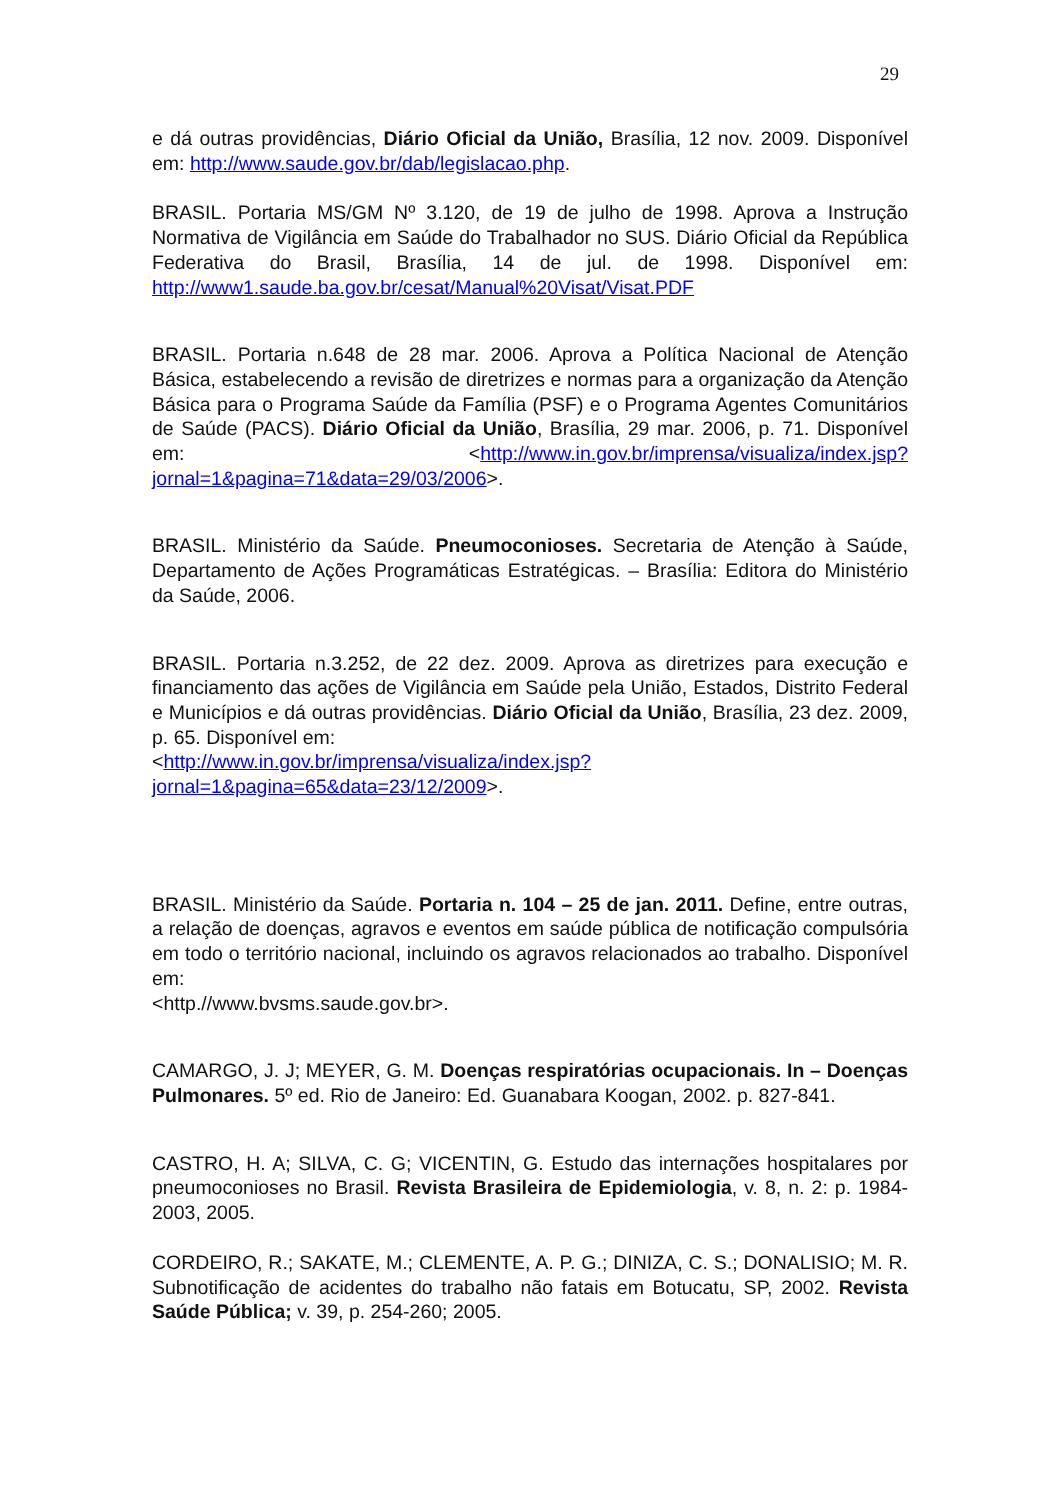29
e dá outras providências, Diário Oficial da União, Brasília, 12 nov. 2009. Disponível em: http://www.saude.gov.br/dab/legislacao.php.
BRASIL. Portaria MS/GM Nº 3.120, de 19 de julho de 1998. Aprova a Instrução Normativa de Vigilância em Saúde do Trabalhador no SUS. Diário Oficial da República Federativa do Brasil, Brasília, 14 de jul. de 1998. Disponível em: http://www1.saude.ba.gov.br/cesat/Manual%20Visat/Visat.PDF
BRASIL. Portaria n.648 de 28 mar. 2006. Aprova a Política Nacional de Atenção Básica, estabelecendo a revisão de diretrizes e normas para a organização da Atenção Básica para o Programa Saúde da Família (PSF) e o Programa Agentes Comunitários de Saúde (PACS). Diário Oficial da União, Brasília, 29 mar. 2006, p. 71. Disponível em: <http://www.in.gov.br/imprensa/visualiza/index.jsp?jornal=1&pagina=71&data=29/03/2006>.
BRASIL. Ministério da Saúde. Pneumoconioses. Secretaria de Atenção à Saúde, Departamento de Ações Programáticas Estratégicas. – Brasília: Editora do Ministério da Saúde, 2006.
BRASIL. Portaria n.3.252, de 22 dez. 2009. Aprova as diretrizes para execução e financiamento das ações de Vigilância em Saúde pela União, Estados, Distrito Federal e Municípios e dá outras providências. Diário Oficial da União, Brasília, 23 dez. 2009, p. 65. Disponível em:
<http://www.in.gov.br/imprensa/visualiza/index.jsp?jornal=1&pagina=65&data=23/12/2009>.
BRASIL. Ministério da Saúde. Portaria n. 104 – 25 de jan. 2011. Define, entre outras, a relação de doenças, agravos e eventos em saúde pública de notificação compulsória em todo o território nacional, incluindo os agravos relacionados ao trabalho. Disponível em:
<http.//www.bvsms.saude.gov.br>.
CAMARGO, J. J; MEYER, G. M. Doenças respiratórias ocupacionais. In – Doenças Pulmonares. 5º ed. Rio de Janeiro: Ed. Guanabara Koogan, 2002. p. 827-841.
CASTRO, H. A; SILVA, C. G; VICENTIN, G. Estudo das internações hospitalares por pneumoconioses no Brasil. Revista Brasileira de Epidemiologia, v. 8, n. 2: p. 1984-2003, 2005.
CORDEIRO, R.; SAKATE, M.; CLEMENTE, A. P. G.; DINIZA, C. S.; DONALISIO; M. R. Subnotificação de acidentes do trabalho não fatais em Botucatu, SP, 2002. Revista Saúde Pública; v. 39, p. 254-260; 2005.